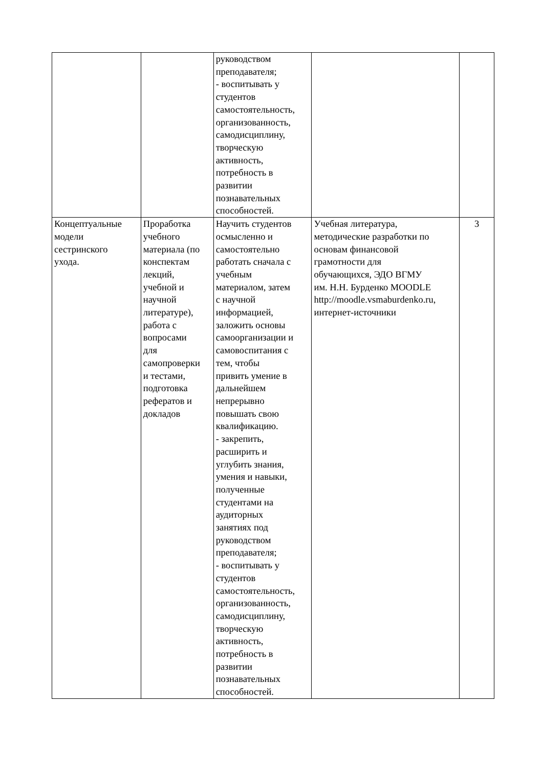| | | руководством преподавателя; - воспитывать у студентов самостоятельность, организованность, самодисциплину, творческую активность, потребность в развитии познавательных способностей. | | |
| Концептуальные модели сестринского ухода. | Проработка учебного материала (по конспектам лекций, учебной и научной литературе), работа с вопросами для самопроверки и тестами, подготовка рефератов и докладов | Научить студентов осмысленно и самостоятельно работать сначала с учебным материалом, затем с научной информацией, заложить основы самоорганизации и самовоспитания с тем, чтобы привить умение в дальнейшем непрерывно повышать свою квалификацию. - закрепить, расширить и углубить знания, умения и навыки, полученные студентами на аудиторных занятиях под руководством преподавателя; - воспитывать у студентов самостоятельность, организованность, самодисциплину, творческую активность, потребность в развитии познавательных способностей. | Учебная литература, методические разработки по основам финансовой грамотности для обучающихся, ЭДО ВГМУ им. Н.Н. Бурденко MOODLE http://moodle.vsmaburdenko.ru, интернет-источники | 3 |